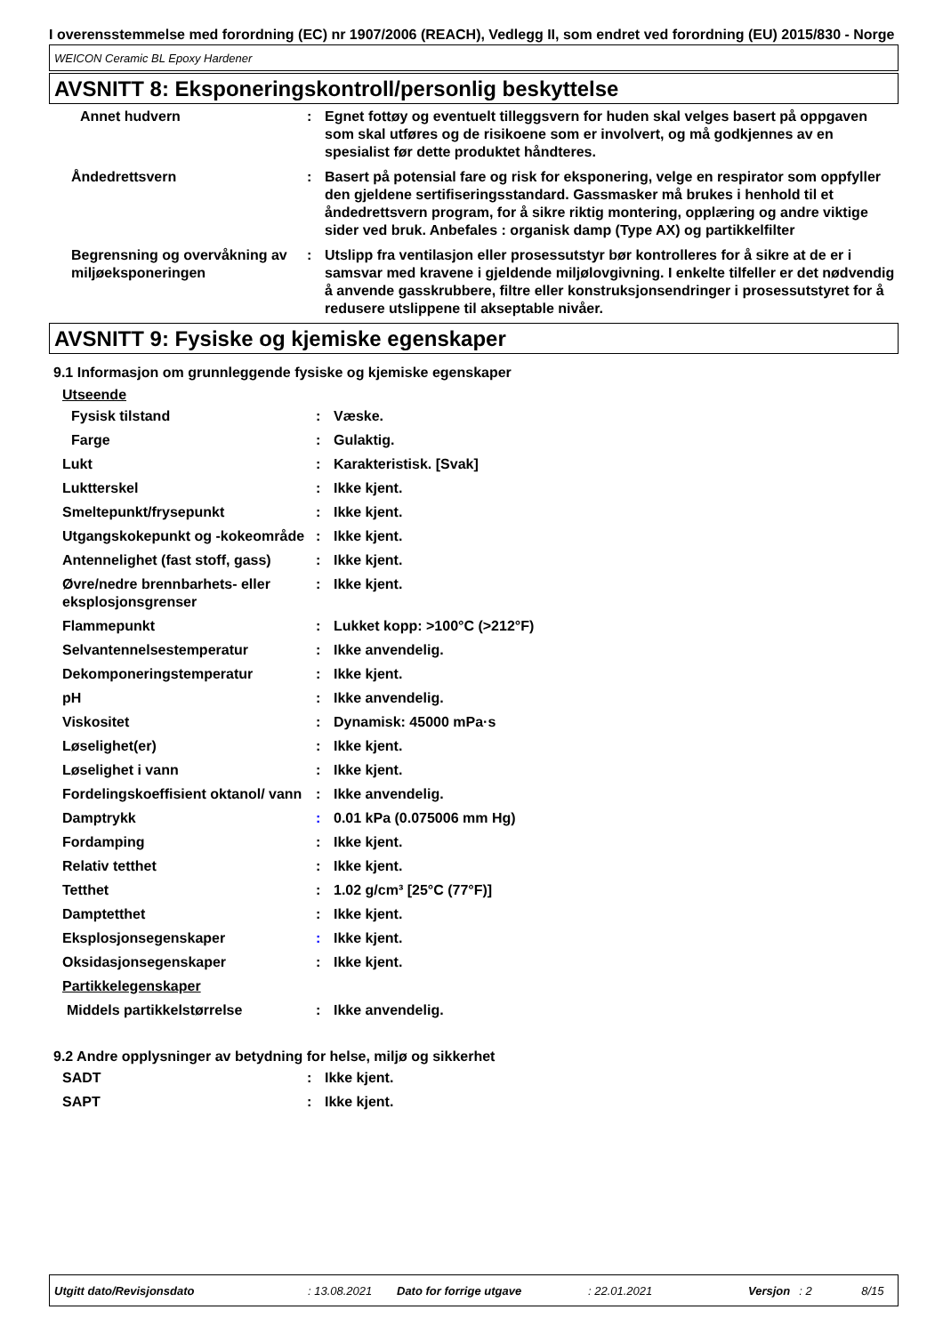I overensstemmelse med forordning (EC) nr 1907/2006 (REACH), Vedlegg II, som endret ved forordning (EU) 2015/830 - Norge
WEICON Ceramic BL Epoxy Hardener
AVSNITT 8: Eksponeringskontroll/personlig beskyttelse
| Annet hudvern | : | Egnet fottøy og eventuelt tilleggsvern for huden skal velges basert på oppgaven som skal utføres og de risikoene som er involvert, og må godkjennes av en spesialist før dette produktet håndteres. |
| Åndedrettsvern | : | Basert på potensial fare og risk for eksponering, velge en respirator som oppfyller den gjeldene sertifiseringsstandard. Gassmasker må brukes i henhold til et åndedrettsvern program, for å sikre riktig montering, opplæring og andre viktige sider ved bruk. Anbefales : organisk damp (Type AX) og partikkelfilter |
| Begrensning og overvåkning av miljøeksponeringen | : | Utslipp fra ventilasjon eller prosessutstyr bør kontrolleres for å sikre at de er i samsvar med kravene i gjeldende miljølovgivning. I enkelte tilfeller er det nødvendig å anvende gasskrubbere, filtre eller konstruksjonsendringer i prosessutstyret for å redusere utslippene til akseptable nivåer. |
AVSNITT 9: Fysiske og kjemiske egenskaper
9.1 Informasjon om grunnleggende fysiske og kjemiske egenskaper
Utseende
| Fysisk tilstand | : | Væske. |
| Farge | : | Gulaktig. |
| Lukt | : | Karakteristisk. [Svak] |
| Luktterskel | : | Ikke kjent. |
| Smeltepunkt/frysepunkt | : | Ikke kjent. |
| Utgangskokepunkt og -kokeområde | : | Ikke kjent. |
| Antennelighet (fast stoff, gass) | : | Ikke kjent. |
| Øvre/nedre brennbarhets- eller eksplosjonsgrenser | : | Ikke kjent. |
| Flammepunkt | : | Lukket kopp: >100°C (>212°F) |
| Selvantennelsestemperatur | : | Ikke anvendelig. |
| Dekomponeringstemperatur | : | Ikke kjent. |
| pH | : | Ikke anvendelig. |
| Viskositet | : | Dynamisk: 45000 mPa·s |
| Løselighet(er) | : | Ikke kjent. |
| Løselighet i vann | : | Ikke kjent. |
| Fordelingskoeffisient oktanol/ vann | : | Ikke anvendelig. |
| Damptrykk | : | 0.01 kPa (0.075006 mm Hg) |
| Fordamping | : | Ikke kjent. |
| Relativ tetthet | : | Ikke kjent. |
| Tetthet | : | 1.02 g/cm³ [25°C (77°F)] |
| Damptetthet | : | Ikke kjent. |
| Eksplosjonsegenskaper | : | Ikke kjent. |
| Oksidasjonsegenskaper | : | Ikke kjent. |
| Partikkelegenskaper | | |
| Middels partikkelstørrelse | : | Ikke anvendelig. |
9.2 Andre opplysninger av betydning for helse, miljø og sikkerhet
| SADT | : | Ikke kjent. |
| SAPT | : | Ikke kjent. |
Utgitt dato/Revisjonsdato: 13.08.2021 Dato for forrige utgave: 22.01.2021 Versjon: 2 8/15